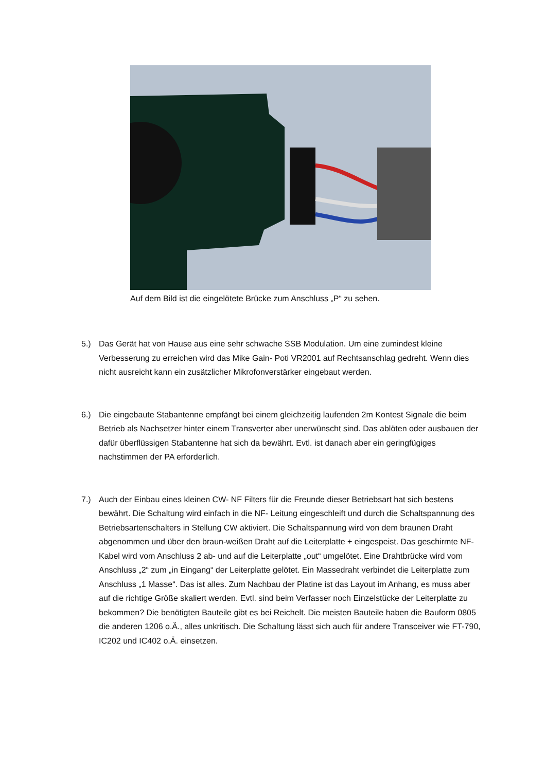Auf dem Bild ist die eingelötete Brücke zum Anschluss „P“ zu sehen.
5.) Das Gerät hat von Hause aus eine sehr schwache SSB Modulation. Um eine zumindest kleine Verbesserung zu erreichen wird das Mike Gain- Poti VR2001 auf Rechtsanschlag gedreht. Wenn dies nicht ausreicht kann ein zusätzlicher Mikrofonverstärker eingebaut werden.
6.) Die eingebaute Stabantenne empfängt bei einem gleichzeitig laufenden 2m Kontest Signale die beim Betrieb als Nachsetzer hinter einem Transverter aber unerwünscht sind. Das ablöten oder ausbauen der dafür überflüssigen Stabantenne hat sich da bewährt. Evtl. ist danach aber ein geringfügiges nachstimmen der PA erforderlich.
7.) Auch der Einbau eines kleinen CW- NF Filters für die Freunde dieser Betriebsart hat sich bestens bewährt. Die Schaltung wird einfach in die NF- Leitung eingeschleift und durch die Schaltspannung des Betriebsartenschalters in Stellung CW aktiviert. Die Schaltspannung wird von dem braunen Draht abgenommen und über den braun-weißen Draht auf die Leiterplatte + eingespeist. Das geschirmte NF- Kabel wird vom Anschluss 2 ab- und auf die Leiterplatte „out“ umgelötet. Eine Drahtbrücke wird vom Anschluss „2“ zum „in Eingang“ der Leiterplatte gelötet. Ein Massedraht verbindet die Leiterplatte zum Anschluss „1 Masse“. Das ist alles. Zum Nachbau der Platine ist das Layout im Anhang, es muss aber auf die richtige Größe skaliert werden. Evtl. sind beim Verfasser noch Einzelstücke der Leiterplatte zu bekommen? Die benötigten Bauteile gibt es bei Reichelt. Die meisten Bauteile haben die Bauform 0805 die anderen 1206 o.Ä., alles unkritisch. Die Schaltung lässt sich auch für andere Transceiver wie FT-790, IC202 und IC402 o.Ä. einsetzen.